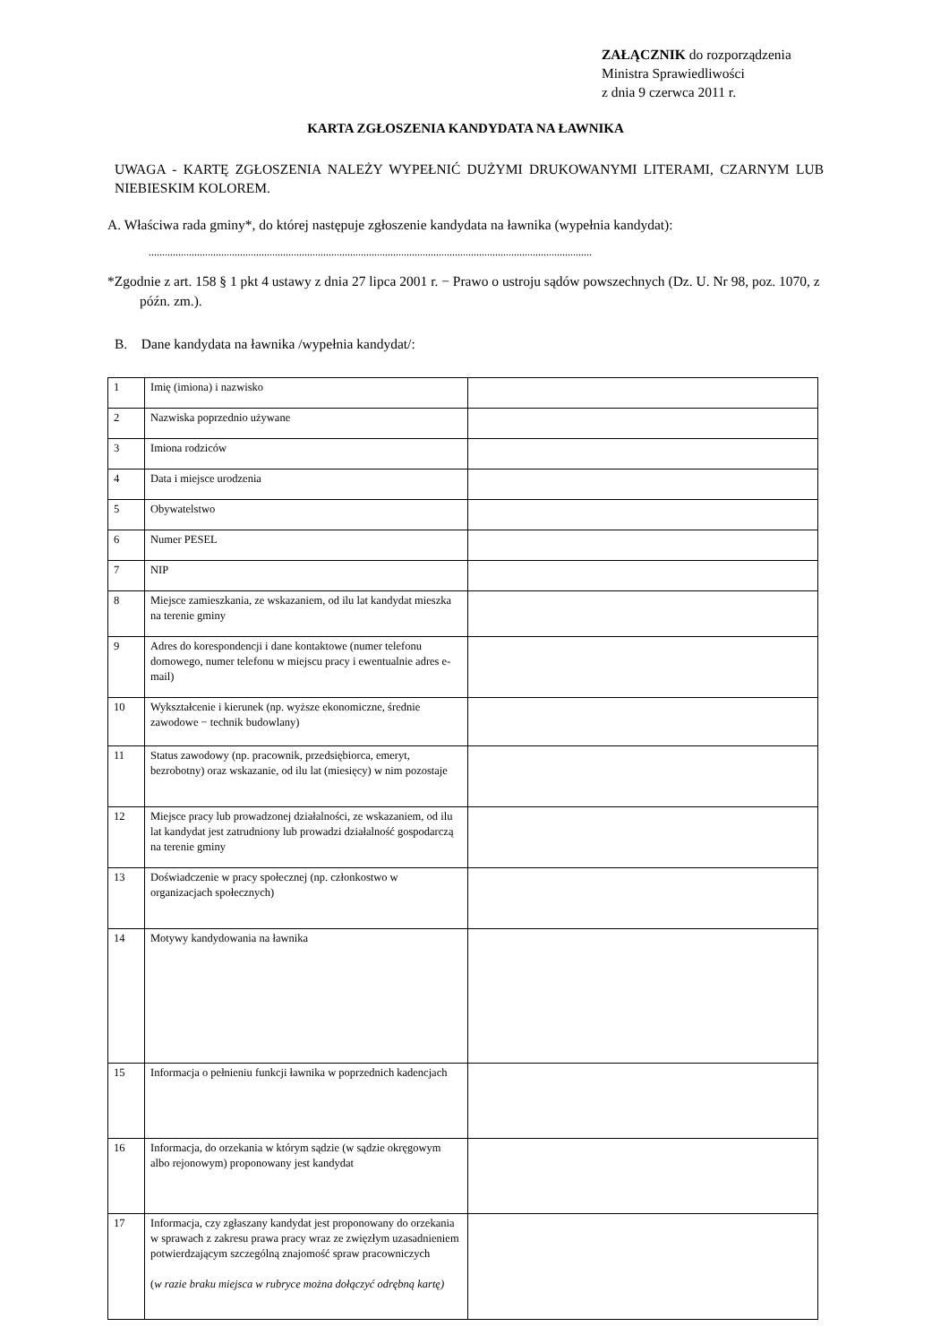ZAŁĄCZNIK do rozporządzenia
Ministra Sprawiedliwości
z dnia 9 czerwca 2011 r.
KARTA ZGŁOSZENIA KANDYDATA NA ŁAWNIKA
UWAGA - KARTĘ ZGŁOSZENIA NALEŻY WYPEŁNIĆ DUŻYMI DRUKOWANYMI LITERAMI, CZARNYM LUB NIEBIESKIM KOLOREM.
A. Właściwa rada gminy*, do której następuje zgłoszenie kandydata na ławnika (wypełnia kandydat):
.....................................................................................................................................................................
*Zgodnie z art. 158 § 1 pkt 4 ustawy z dnia 27 lipca 2001 r. − Prawo o ustroju sądów powszechnych (Dz. U. Nr 98, poz. 1070, z późn. zm.).
B. Dane kandydata na ławnika /wypełnia kandydat/:
| 1 | Imię (imiona) i nazwisko | |
| 2 | Nazwiska poprzednio używane | |
| 3 | Imiona rodziców | |
| 4 | Data i miejsce urodzenia | |
| 5 | Obywatelstwo | |
| 6 | Numer PESEL | |
| 7 | NIP | |
| 8 | Miejsce zamieszkania, ze wskazaniem, od ilu lat kandydat mieszka na terenie gminy | |
| 9 | Adres do korespondencji i dane kontaktowe (numer telefonu domowego, numer telefonu w miejscu pracy i ewentualnie adres e-mail) | |
| 10 | Wykształcenie i kierunek (np. wyższe ekonomiczne, średnie zawodowe − technik budowlany) | |
| 11 | Status zawodowy (np. pracownik, przedsiębiorca, emeryt, bezrobotny) oraz wskazanie, od ilu lat (miesięcy) w nim pozostaje | |
| 12 | Miejsce pracy lub prowadzonej działalności, ze wskazaniem, od ilu lat kandydat jest zatrudniony lub prowadzi działalność gospodarczą na terenie gminy | |
| 13 | Doświadczenie w pracy społecznej (np. członkostwo w organizacjach społecznych) | |
| 14 | Motywy kandydowania na ławnika | |
| 15 | Informacja o pełnieniu funkcji ławnika w poprzednich kadencjach | |
| 16 | Informacja, do orzekania w którym sądzie (w sądzie okręgowym albo rejonowym) proponowany jest kandydat | |
| 17 | Informacja, czy zgłaszany kandydat jest proponowany do orzekania w sprawach z zakresu prawa pracy wraz ze zwięzłym uzasadnieniem potwierdzającym szczególną znajomość spraw pracowniczych ( w razie braku miejsca w rubryce można dołączyć odrębną kartę) | |